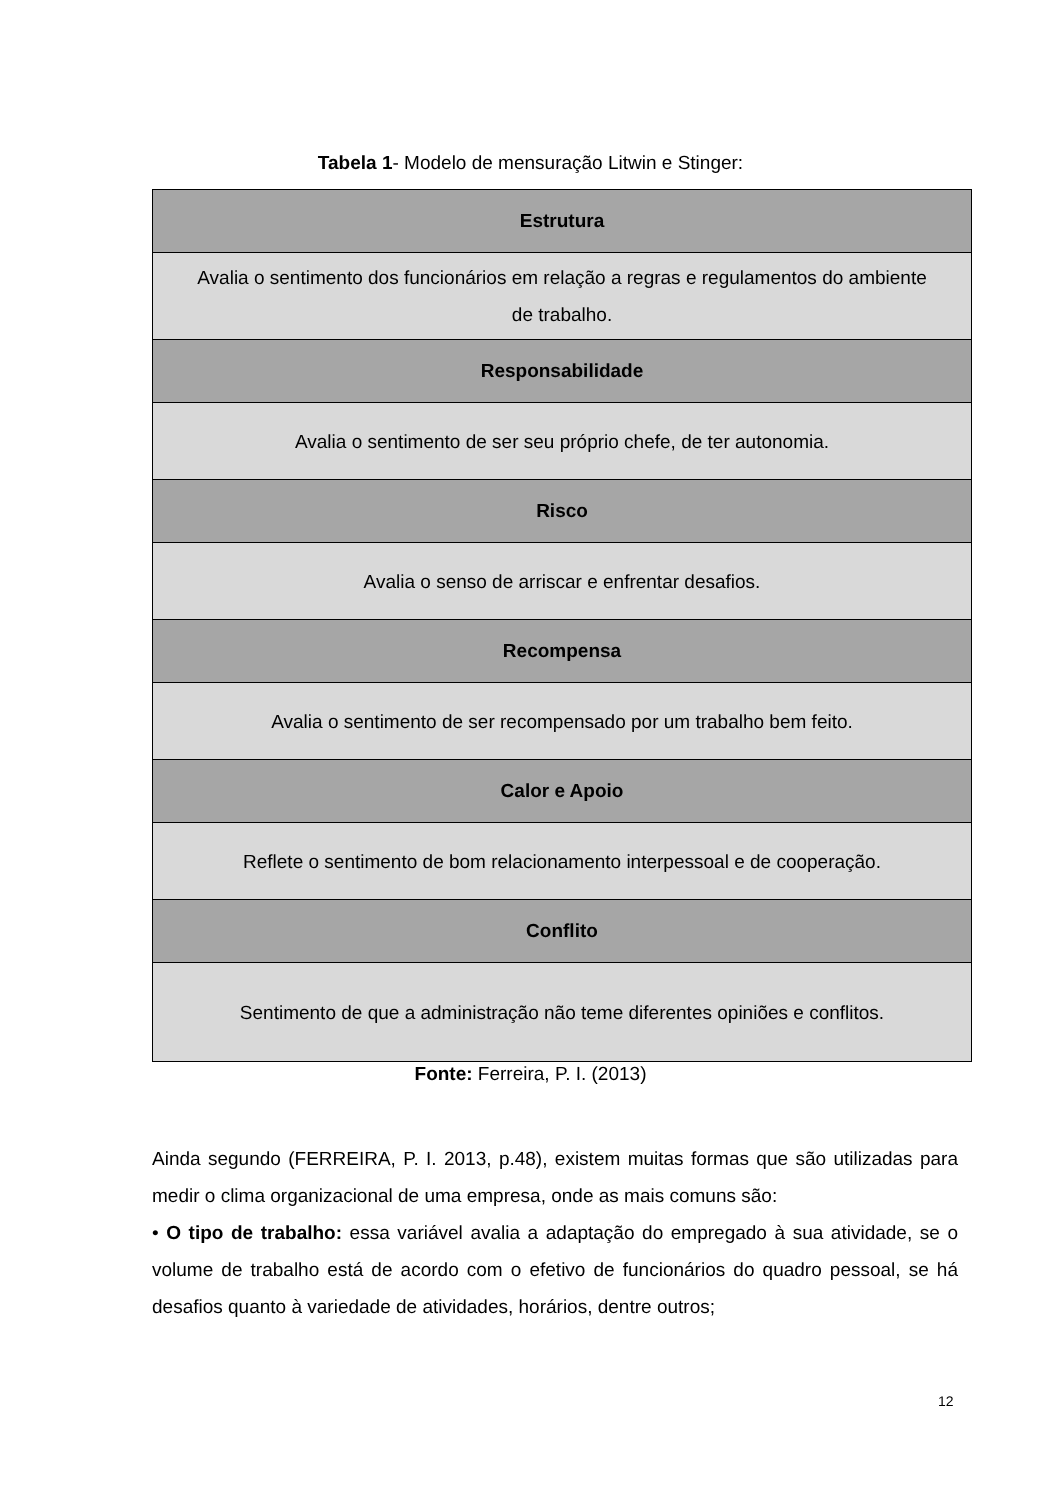Tabela 1- Modelo de mensuração Litwin e Stinger:
| Estrutura |
| --- |
| Avalia o sentimento dos funcionários em relação a regras e regulamentos do ambiente de trabalho. |
| Responsabilidade |
| Avalia o sentimento de ser seu próprio chefe, de ter autonomia. |
| Risco |
| Avalia o senso de arriscar e enfrentar desafios. |
| Recompensa |
| Avalia o sentimento de ser recompensado por um trabalho bem feito. |
| Calor e Apoio |
| Reflete o sentimento de bom relacionamento interpessoal e de cooperação. |
| Conflito |
| Sentimento de que a administração não teme diferentes opiniões e conflitos. |
Fonte: Ferreira, P. I. (2013)
Ainda segundo (FERREIRA, P. I. 2013, p.48), existem muitas formas que são utilizadas para medir o clima organizacional de uma empresa, onde as mais comuns são:
• O tipo de trabalho: essa variável avalia a adaptação do empregado à sua atividade, se o volume de trabalho está de acordo com o efetivo de funcionários do quadro pessoal, se há desafios quanto à variedade de atividades, horários, dentre outros;
12